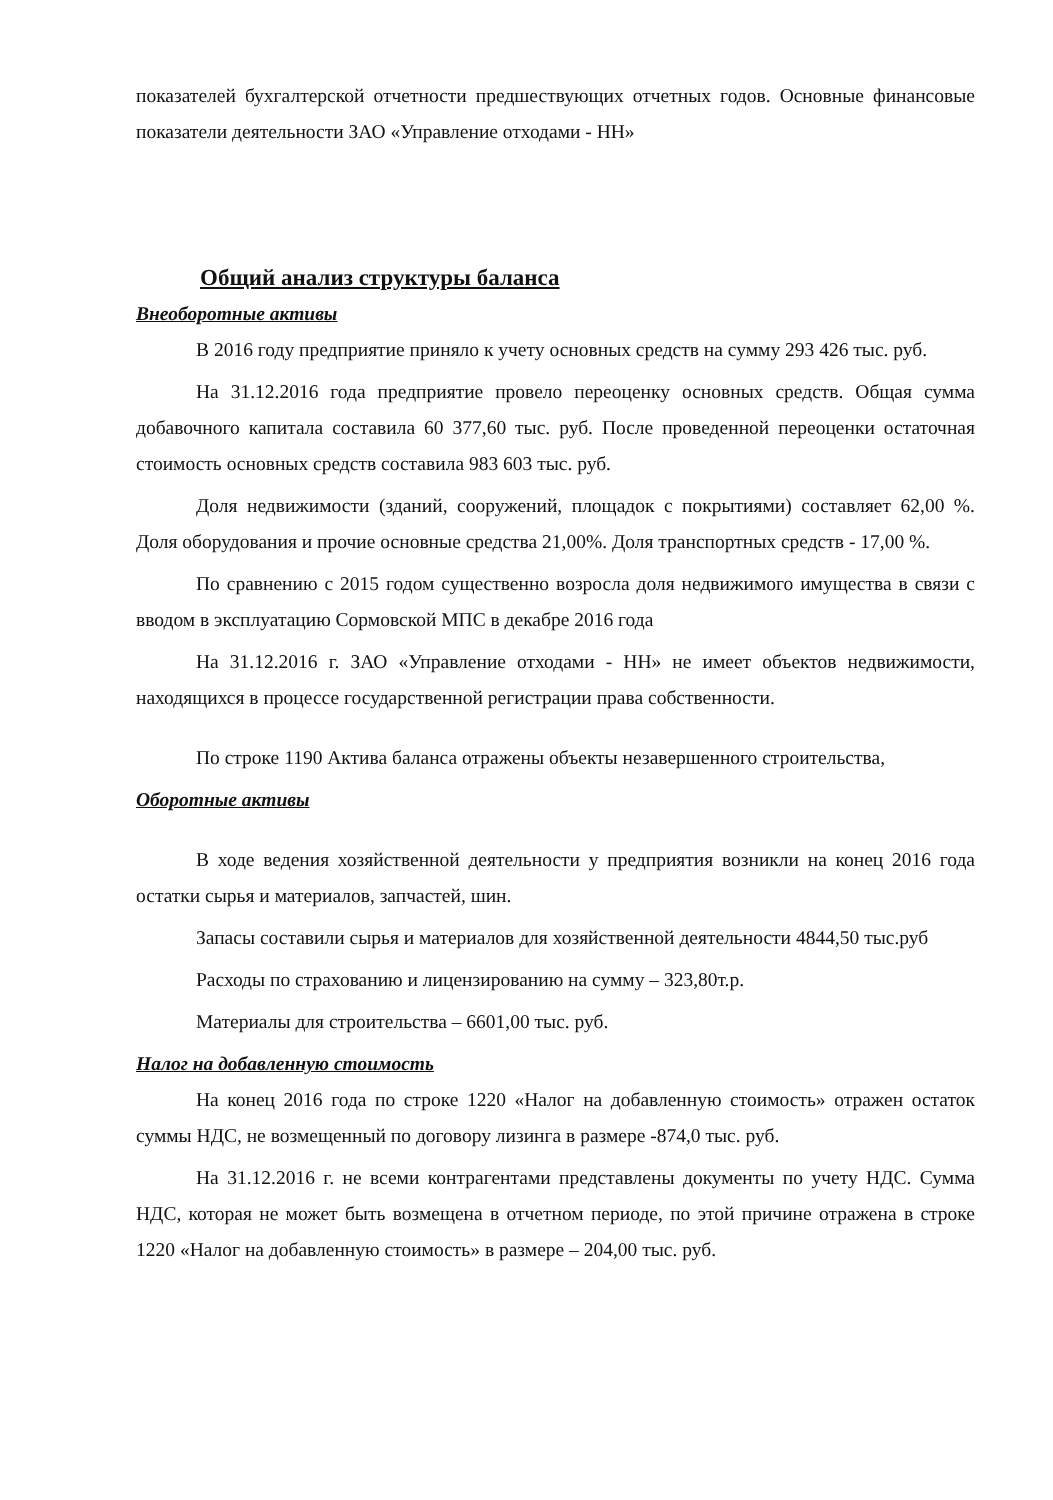показателей бухгалтерской отчетности предшествующих отчетных годов. Основные финансовые показатели деятельности ЗАО «Управление отходами - НН»
Общий анализ структуры баланса
Внеоборотные активы
В 2016 году предприятие приняло к учету основных средств на сумму 293 426 тыс. руб.
На 31.12.2016 года предприятие провело переоценку основных средств. Общая сумма добавочного капитала составила 60 377,60 тыс. руб. После проведенной переоценки остаточная стоимость основных средств составила 983 603 тыс. руб.
Доля недвижимости (зданий, сооружений, площадок с покрытиями) составляет 62,00 %. Доля оборудования и прочие основные средства 21,00%. Доля транспортных средств - 17,00 %.
По сравнению с 2015 годом существенно возросла доля недвижимого имущества в связи с вводом в эксплуатацию Сормовской МПС в декабре 2016 года
На 31.12.2016 г. ЗАО «Управление отходами - НН» не имеет объектов недвижимости, находящихся в процессе государственной регистрации права собственности.
По строке 1190 Актива баланса отражены объекты незавершенного строительства,
Оборотные активы
В ходе ведения хозяйственной деятельности у предприятия возникли на конец 2016 года остатки сырья и материалов, запчастей, шин.
Запасы составили сырья и материалов для хозяйственной деятельности 4844,50 тыс.руб
Расходы по страхованию и лицензированию на сумму – 323,80т.р.
Материалы для строительства – 6601,00 тыс. руб.
Налог на добавленную стоимость
На конец 2016 года по строке 1220 «Налог на добавленную стоимость» отражен остаток суммы НДС, не возмещенный по договору лизинга в размере -874,0 тыс. руб.
На 31.12.2016 г. не всеми контрагентами представлены документы по учету НДС. Сумма НДС, которая не может быть возмещена в отчетном периоде, по этой причине отражена в строке 1220 «Налог на добавленную стоимость» в размере – 204,00 тыс. руб.